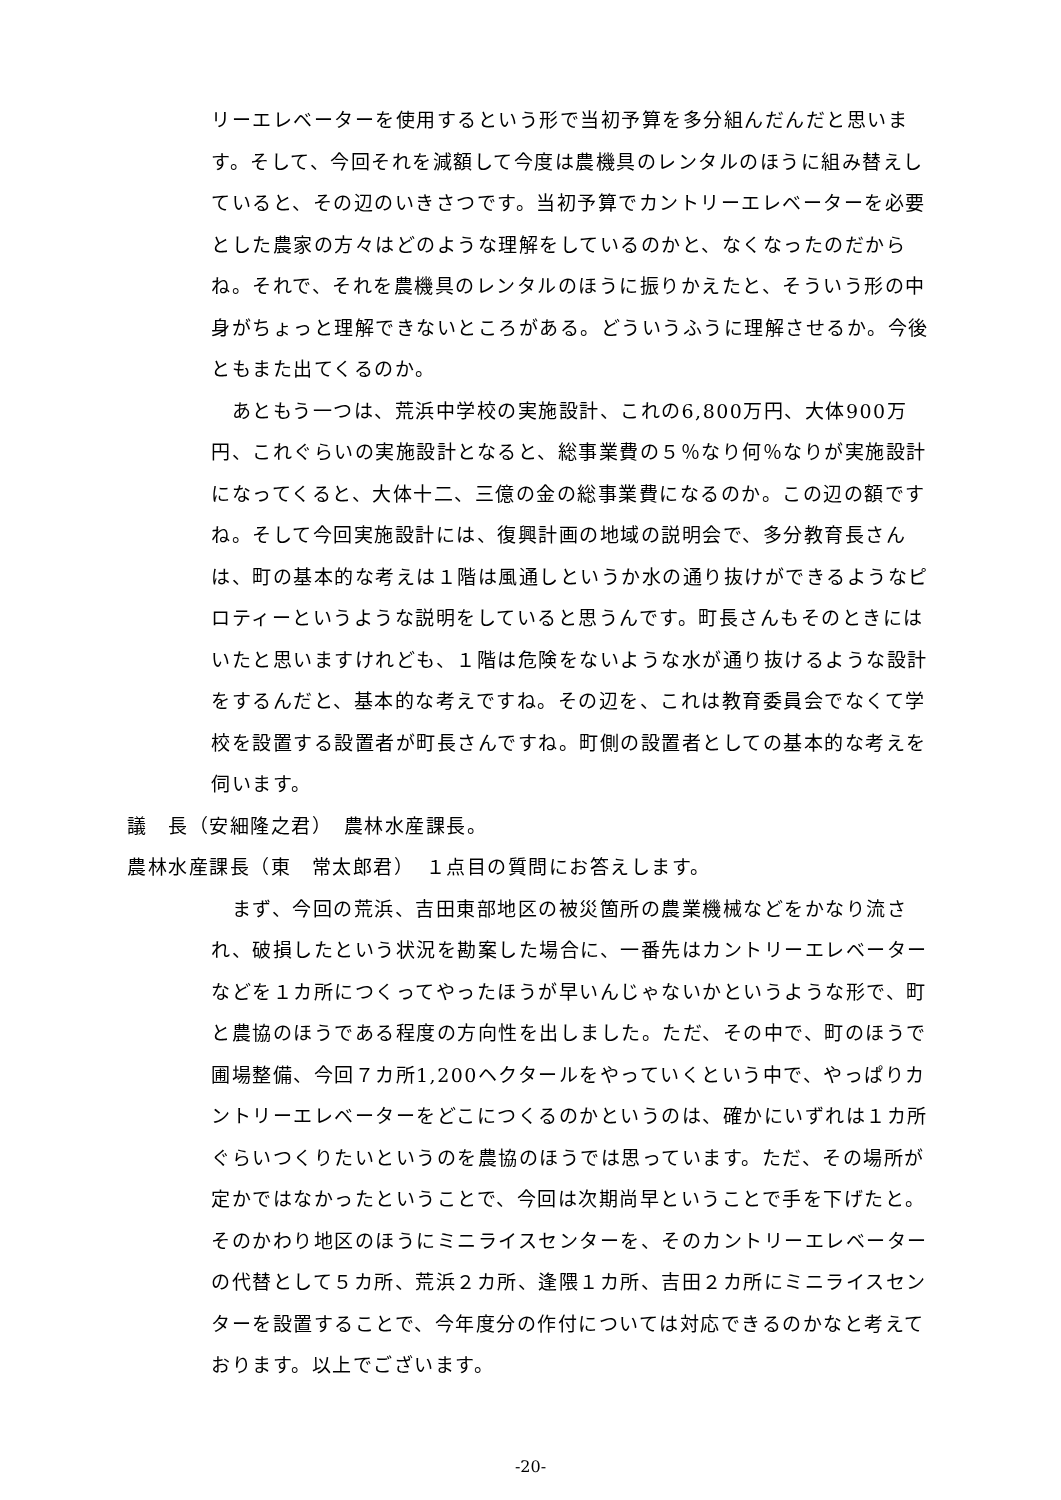リーエレベーターを使用するという形で当初予算を多分組んだんだと思います。そして、今回それを減額して今度は農機具のレンタルのほうに組み替えしていると、その辺のいきさつです。当初予算でカントリーエレベーターを必要とした農家の方々はどのような理解をしているのかと、なくなったのだからね。それで、それを農機具のレンタルのほうに振りかえたと、そういう形の中身がちょっと理解できないところがある。どういうふうに理解させるか。今後ともまた出てくるのか。
　あともう一つは、荒浜中学校の実施設計、これの6,800万円、大体900万円、これぐらいの実施設計となると、総事業費の５％なり何％なりが実施設計になってくると、大体十二、三億の金の総事業費になるのか。この辺の額ですね。そして今回実施設計には、復興計画の地域の説明会で、多分教育長さんは、町の基本的な考えは１階は風通しというか水の通り抜けができるようなピロティーというような説明をしていると思うんです。町長さんもそのときにはいたと思いますけれども、１階は危険をないような水が通り抜けるような設計をするんだと、基本的な考えですね。その辺を、これは教育委員会でなくて学校を設置する設置者が町長さんですね。町側の設置者としての基本的な考えを伺います。
議　長（安細隆之君）　農林水産課長。
農林水産課長（東　常太郎君）　１点目の質問にお答えします。
　まず、今回の荒浜、吉田東部地区の被災箇所の農業機械などをかなり流され、破損したという状況を勘案した場合に、一番先はカントリーエレベーターなどを１カ所につくってやったほうが早いんじゃないかというような形で、町と農協のほうである程度の方向性を出しました。ただ、その中で、町のほうで圃場整備、今回７カ所1,200ヘクタールをやっていくという中で、やっぱりカントリーエレベーターをどこにつくるのかというのは、確かにいずれは１カ所ぐらいつくりたいというのを農協のほうでは思っています。ただ、その場所が定かではなかったということで、今回は次期尚早ということで手を下げたと。そのかわり地区のほうにミニライスセンターを、そのカントリーエレベーターの代替として５カ所、荒浜２カ所、逢隈１カ所、吉田２カ所にミニライスセンターを設置することで、今年度分の作付については対応できるのかなと考えております。以上でございます。
-20-